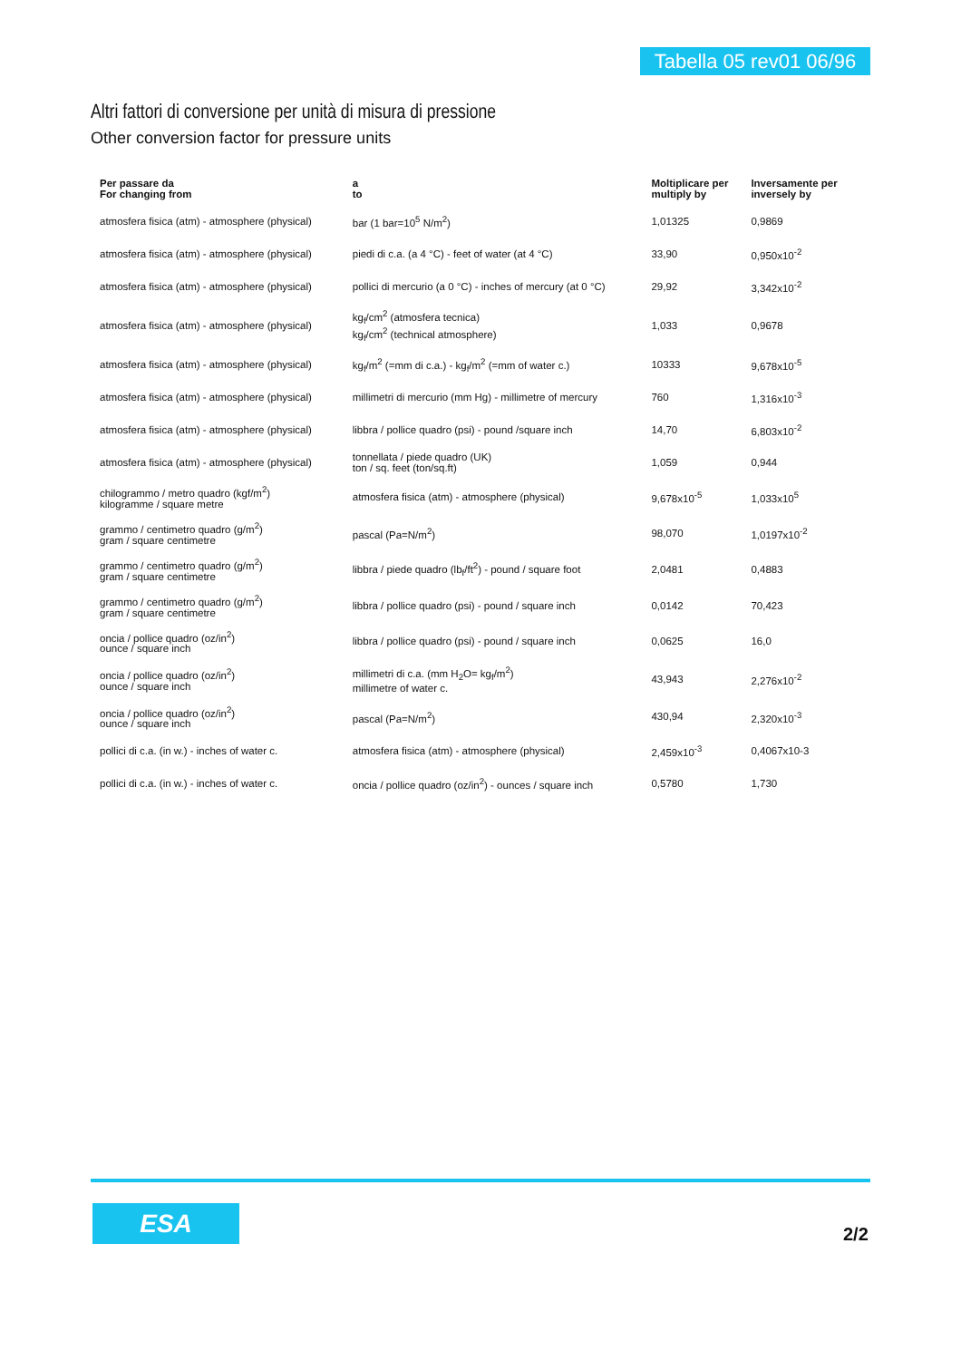Tabella 05 rev01 06/96
Altri fattori di conversione per unità di misura di pressione
Other conversion factor for pressure units
| Per passare da For changing from | a to | Moltiplicare per multiply by | Inversamente per inversely by |
| --- | --- | --- | --- |
| atmosfera fisica (atm) - atmosphere (physical) | bar (1 bar=10<sup>5</sup> N/m<sup>2</sup>) | 1,01325 | 0,9869 |
| atmosfera fisica (atm) - atmosphere (physical) | piedi di c.a. (a 4 °C) - feet of water (at 4 °C) | 33,90 | 0,950x10<sup>-2</sup> |
| atmosfera fisica (atm) - atmosphere (physical) | pollici di mercurio (a 0 °C) - inches of mercury (at 0 °C) | 29,92 | 3,342x10<sup>-2</sup> |
| atmosfera fisica (atm) - atmosphere (physical) | kg<sub>f</sub>/cm<sup>2</sup> (atmosfera tecnica) kg<sub>f</sub>/cm<sup>2</sup> (technical atmosphere) | 1,033 | 0,9678 |
| atmosfera fisica (atm) - atmosphere (physical) | kg<sub>f</sub>/m<sup>2</sup> (=mm di c.a.) - kg<sub>f</sub>/m<sup>2</sup> (=mm of water c.) | 10333 | 9,678x10<sup>-5</sup> |
| atmosfera fisica (atm) - atmosphere (physical) | millimetri di mercurio (mm Hg) - millimetre of mercury | 760 | 1,316x10<sup>-3</sup> |
| atmosfera fisica (atm) - atmosphere (physical) | libbra / pollice quadro (psi) - pound /square inch | 14,70 | 6,803x10<sup>-2</sup> |
| atmosfera fisica (atm) - atmosphere (physical) | tonnellata / piede quadro (UK) ton / sq. feet (ton/sq.ft) | 1,059 | 0,944 |
| chilogrammo / metro quadro (kgf/m<sup>2</sup>) kilogramme / square metre | atmosfera fisica (atm) - atmosphere (physical) | 9,678x10<sup>-5</sup> | 1,033x10<sup>5</sup> |
| grammo / centimetro quadro (g/m<sup>2</sup>) gram / square centimetre | pascal (Pa=N/m<sup>2</sup>) | 98,070 | 1,0197x10<sup>-2</sup> |
| grammo / centimetro quadro (g/m<sup>2</sup>) gram / square centimetre | libbra / piede quadro (lb<sub>f</sub>/ft<sup>2</sup>) - pound / square foot | 2,0481 | 0,4883 |
| grammo / centimetro quadro (g/m<sup>2</sup>) gram / square centimetre | libbra / pollice quadro (psi) - pound / square inch | 0,0142 | 70,423 |
| oncia / pollice quadro (oz/in<sup>2</sup>) ounce / square inch | libbra / pollice quadro (psi) - pound / square inch | 0,0625 | 16,0 |
| oncia / pollice quadro (oz/in<sup>2</sup>) ounce / square inch | millimetri di c.a. (mm H<sub>2</sub>O= kg<sub>f</sub>/m<sup>2</sup>) millimetre of water c. | 43,943 | 2,276x10<sup>-2</sup> |
| oncia / pollice quadro (oz/in<sup>2</sup>) ounce / square inch | pascal (Pa=N/m<sup>2</sup>) | 430,94 | 2,320x10<sup>-3</sup> |
| pollici di c.a. (in w.) - inches of water c. | atmosfera fisica (atm) - atmosphere (physical) | 2,459x10<sup>-3</sup> | 0,4067x10-3 |
| pollici di c.a. (in w.) - inches of water c. | oncia / pollice quadro (oz/in<sup>2</sup>) - ounces / square inch | 0,5780 | 1,730 |
ESA
2/2